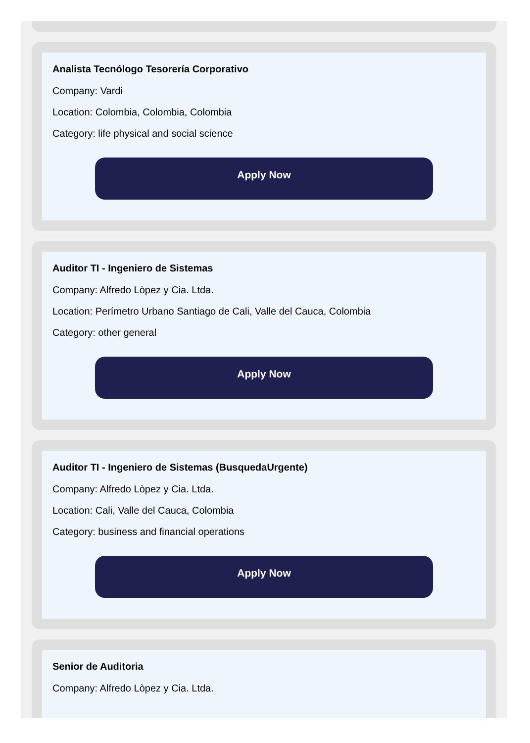Analista Tecnólogo Tesorería Corporativo
Company: Vardi
Location: Colombia, Colombia, Colombia
Category: life physical and social science
Apply Now
Auditor TI - Ingeniero de Sistemas
Company: Alfredo Lòpez y Cia. Ltda.
Location: Perímetro Urbano Santiago de Cali, Valle del Cauca, Colombia
Category: other general
Apply Now
Auditor TI - Ingeniero de Sistemas (BusquedaUrgente)
Company: Alfredo Lòpez y Cia. Ltda.
Location: Cali, Valle del Cauca, Colombia
Category: business and financial operations
Apply Now
Senior de Auditoria
Company: Alfredo Lòpez y Cia. Ltda.